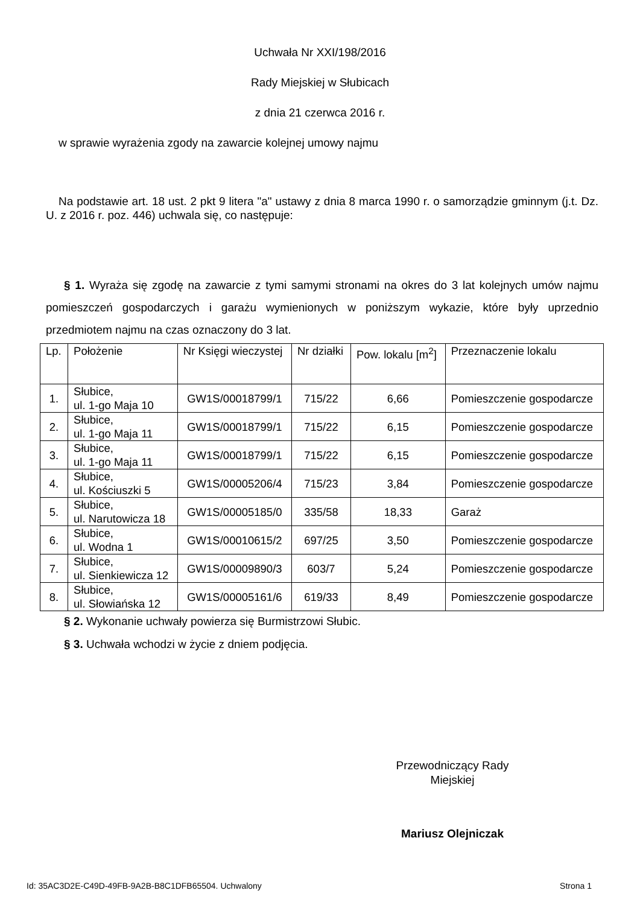Uchwała Nr XXI/198/2016
Rady Miejskiej w Słubicach
z dnia 21 czerwca 2016 r.
w sprawie wyrażenia zgody na zawarcie kolejnej umowy najmu
Na podstawie art. 18 ust. 2 pkt 9 litera "a" ustawy z dnia 8 marca 1990 r. o samorządzie gminnym (j.t. Dz. U. z 2016 r. poz. 446) uchwala się, co następuje:
§ 1. Wyraża się zgodę na zawarcie z tymi samymi stronami na okres do 3 lat kolejnych umów najmu pomieszczeń gospodarczych i garażu wymienionych w poniższym wykazie, które były uprzednio przedmiotem najmu na czas oznaczony do 3 lat.
| Lp. | Położenie | Nr Księgi wieczystej | Nr działki | Pow. lokalu [m<sup>2</sup>] | Przeznaczenie lokalu |
| 1. | Słubice, ul. 1-go Maja 10 | GW1S/00018799/1 | 715/22 | 6,66 | Pomieszczenie gospodarcze |
| 2. | Słubice, ul. 1-go Maja 11 | GW1S/00018799/1 | 715/22 | 6,15 | Pomieszczenie gospodarcze |
| 3. | Słubice, ul. 1-go Maja 11 | GW1S/00018799/1 | 715/22 | 6,15 | Pomieszczenie gospodarcze |
| 4. | Słubice, ul. Kościuszki 5 | GW1S/00005206/4 | 715/23 | 3,84 | Pomieszczenie gospodarcze |
| 5. | Słubice, ul. Narutowicza 18 | GW1S/00005185/0 | 335/58 | 18,33 | Garaż |
| 6. | Słubice, ul. Wodna 1 | GW1S/00010615/2 | 697/25 | 3,50 | Pomieszczenie gospodarcze |
| 7. | Słubice, ul. Sienkiewicza 12 | GW1S/00009890/3 | 603/7 | 5,24 | Pomieszczenie gospodarcze |
| 8. | Słubice, ul. Słowiańska 12 | GW1S/00005161/6 | 619/33 | 8,49 | Pomieszczenie gospodarcze |
§ 2. Wykonanie uchwały powierza się Burmistrzowi Słubic.
§ 3. Uchwała wchodzi w życie z dniem podjęcia.
Przewodniczący Rady
Miejskiej
Mariusz Olejniczak
Id: 35AC3D2E-C49D-49FB-9A2B-B8C1DFB65504. Uchwalony Strona 1